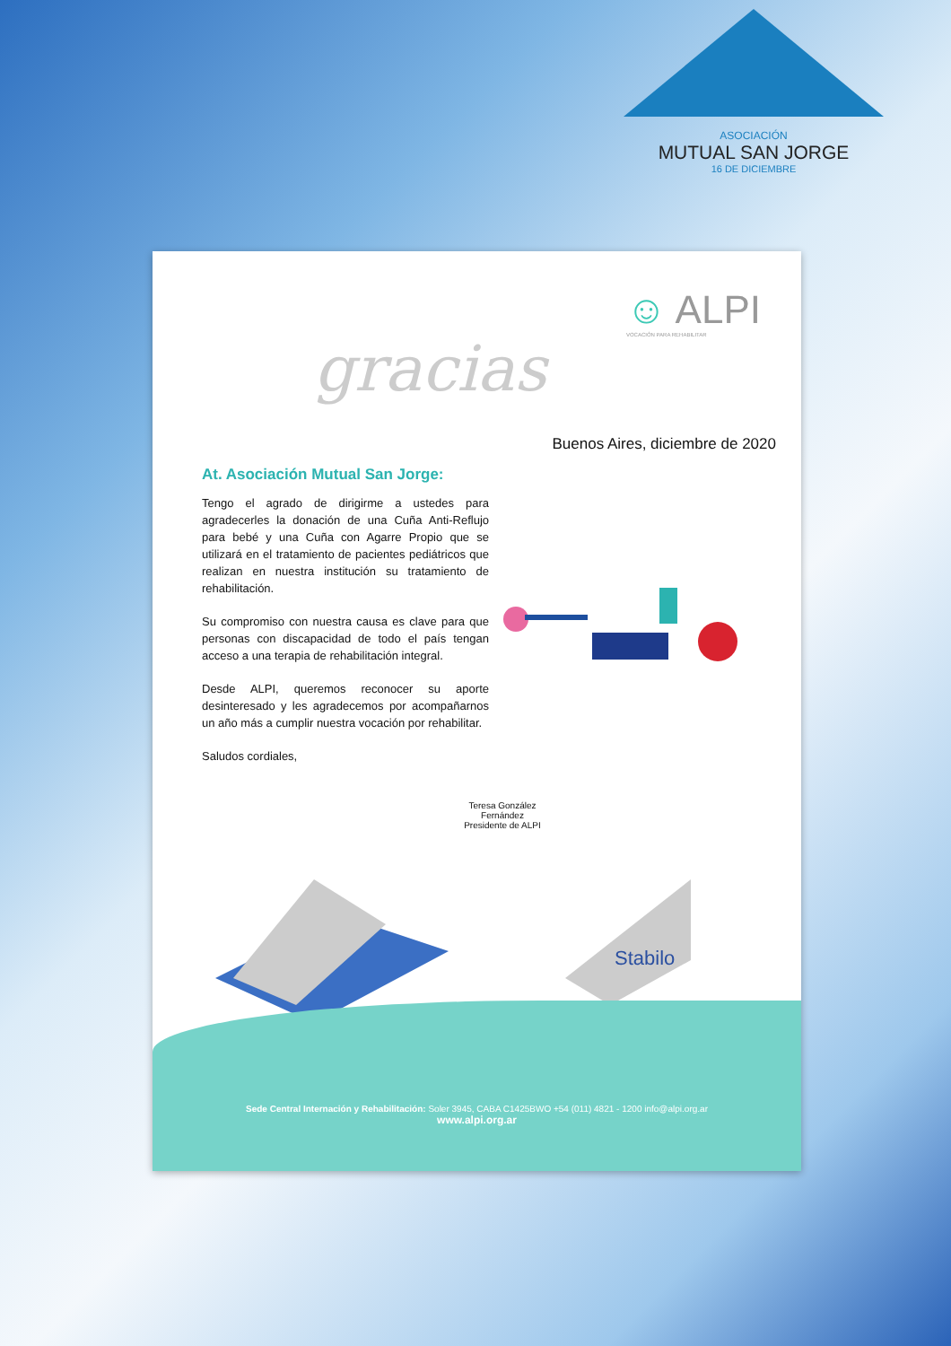ASOCIACIÓN
MUTUAL SAN JORGE
16 DE DICIEMBRE
gracias
☺ ALPI
VOCACIÓN PARA REHABILITAR
Buenos Aires, diciembre de 2020
At. Asociación Mutual San Jorge:
Tengo el agrado de dirigirme a ustedes para agradecerles la donación de una Cuña Anti-Reflujo para bebé y una Cuña con Agarre Propio que se utilizará en el tratamiento de pacientes pediátricos que realizan en nuestra institución su tratamiento de rehabilitación.
Su compromiso con nuestra causa es clave para que personas con discapacidad de todo el país tengan acceso a una terapia de rehabilitación integral.
Desde ALPI, queremos reconocer su aporte desinteresado y les agradecemos por acompañarnos un año más a cumplir nuestra vocación por rehabilitar.
Saludos cordiales,
Teresa González Fernández
Presidente de ALPI
Stabilo
Sede Central Internación y Rehabilitación: Soler 3945, CABA C1425BWO +54 (011) 4821 - 1200 info@alpi.org.ar
www.alpi.org.ar